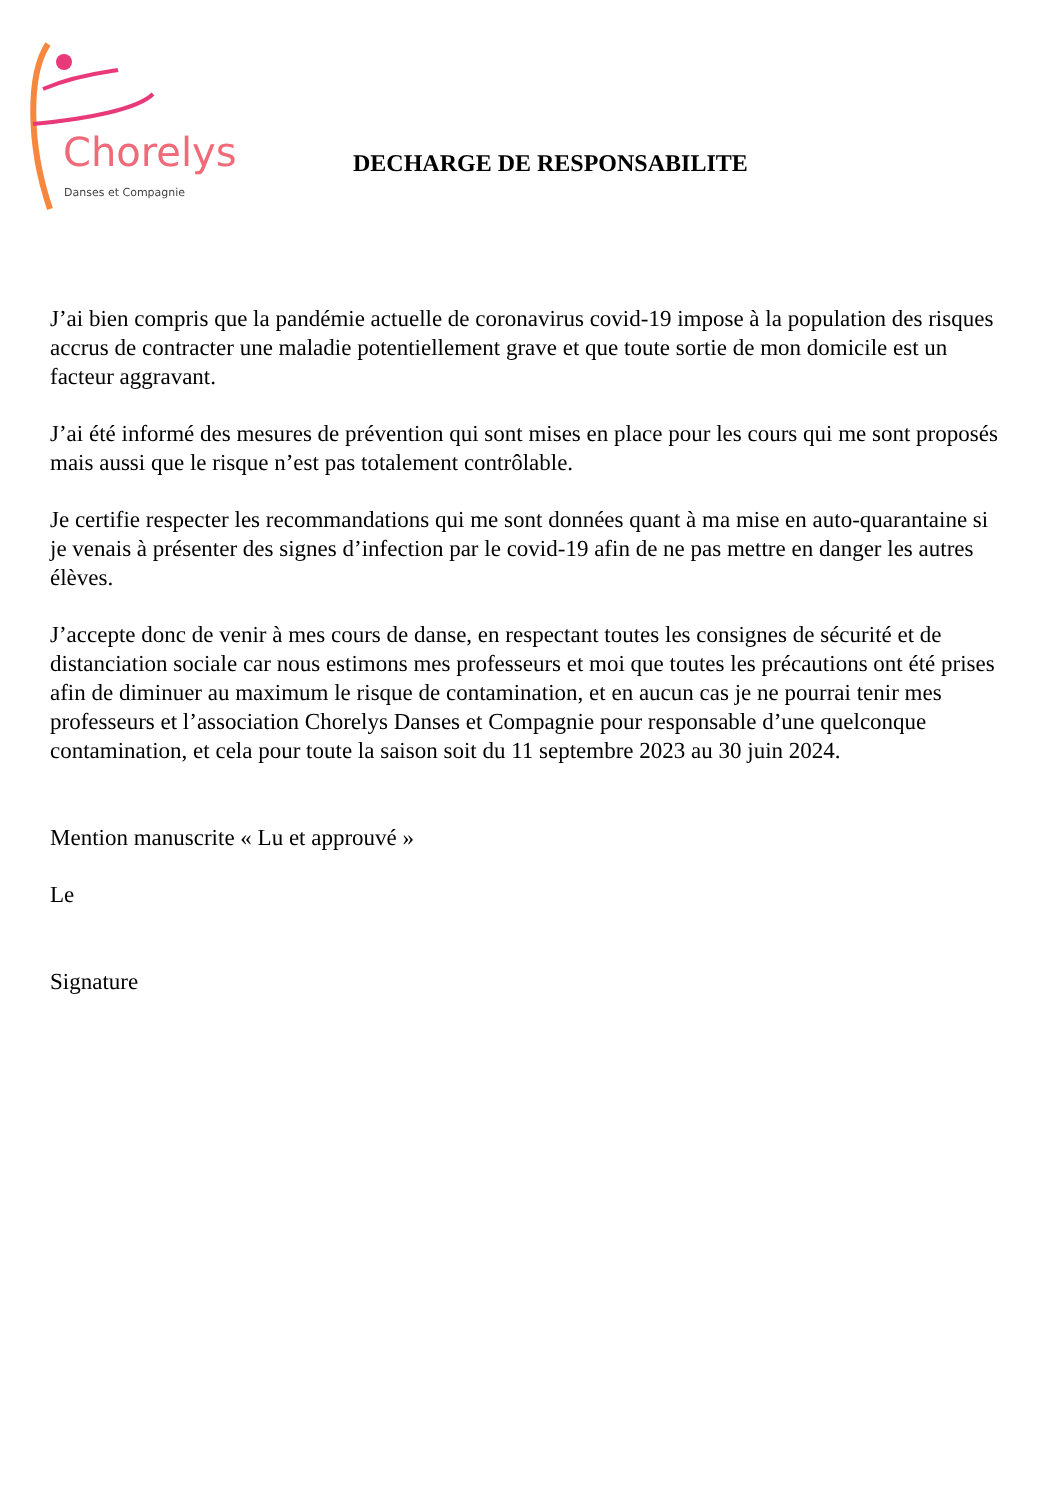Chorelys
Danses et Compagnie
DECHARGE DE RESPONSABILITE
J’ai bien compris que la pandémie actuelle de coronavirus covid-19 impose à la population des risques accrus de contracter une maladie potentiellement grave et que toute sortie de mon domicile est un facteur aggravant.
J’ai été informé des mesures de prévention qui sont mises en place pour les cours qui me sont proposés mais aussi que le risque n’est pas totalement contrôlable.
Je certifie respecter les recommandations qui me sont données quant à ma mise en auto-quarantaine si je venais à présenter des signes d’infection par le covid-19 afin de ne pas mettre en danger les autres élèves.
J’accepte donc de venir à mes cours de danse, en respectant toutes les consignes de sécurité et de distanciation sociale car nous estimons mes professeurs et moi que toutes les précautions ont été prises afin de diminuer au maximum le risque de contamination, et en aucun cas je ne pourrai tenir mes professeurs et l’association Chorelys Danses et Compagnie pour responsable d’une quelconque contamination, et cela pour toute la saison soit du 11 septembre 2023 au 30 juin 2024.
Mention manuscrite « Lu et approuvé »
Le
Signature